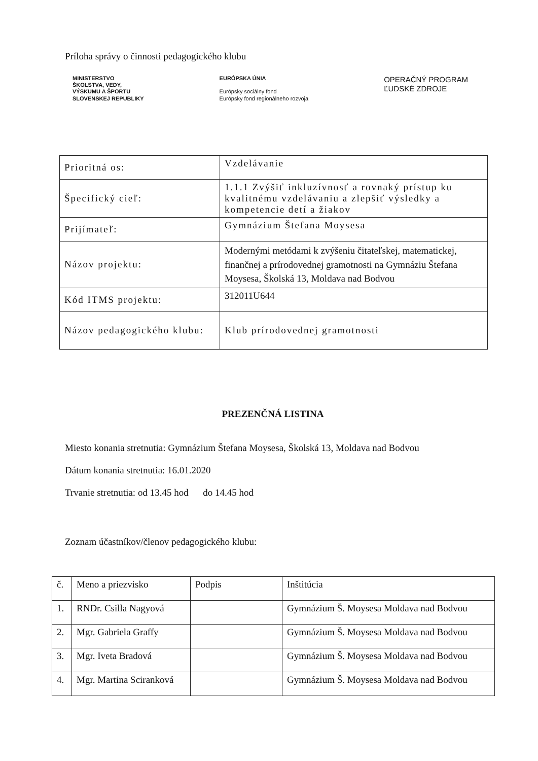Príloha správy o činnosti pedagogického klubu
MINISTERSTVO
ŠKOLSTVA, VEDY,
VÝSKUMU A ŠPORTU
SLOVENSKEJ REPUBLIKY
EURÓPSKA ÚNIA
Európsky sociálny fond
Európsky fond regionálneho rozvoja
OPERAČNÝ PROGRAM
ĽUDSKÉ ZDROJE
| Prioritná os: | Vzdelávanie |
| Špecifický cieľ: | 1.1.1 Zvýšiť inkluzívnosť a rovnaký prístup ku kvalitnému vzdelávaniu a zlepšiť výsledky a kompetencie detí a žiakov |
| Prijímateľ: | Gymnázium Štefana Moysesa |
| Názov projektu: | Modernými metódami k zvýšeniu čitateľskej, matematickej, finančnej a prírodovednej gramotnosti na Gymnáziu Štefana Moysesa, Školská 13, Moldava nad Bodvou |
| Kód ITMS projektu: | 312011U644 |
| Názov pedagogického klubu: | Klub prírodovednej gramotnosti |
PREZENČNÁ LISTINA
Miesto konania stretnutia: Gymnázium Štefana Moysesa, Školská 13, Moldava nad Bodvou
Dátum konania stretnutia: 16.01.2020
Trvanie stretnutia: od 13.45 hod do 14.45 hod
Zoznam účastníkov/členov pedagogického klubu:
| č. | Meno a priezvisko | Podpis | Inštitúcia |
| 1. | RNDr. Csilla Nagyová | | Gymnázium Š. Moysesa Moldava nad Bodvou |
| 2. | Mgr. Gabriela Graffy | | Gymnázium Š. Moysesa Moldava nad Bodvou |
| 3. | Mgr. Iveta Bradová | | Gymnázium Š. Moysesa Moldava nad Bodvou |
| 4. | Mgr. Martina Sciranková | | Gymnázium Š. Moysesa Moldava nad Bodvou |